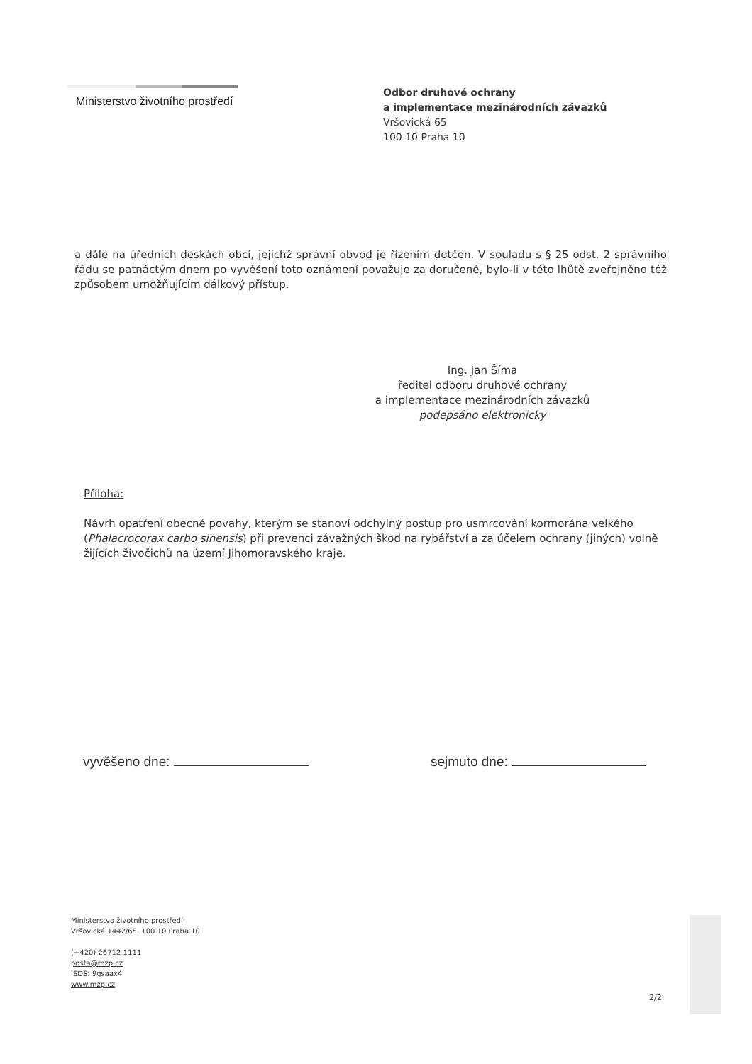Ministerstvo životního prostředí
Odbor druhové ochrany
a implementace mezinárodních závazků
Vršovická 65
100 10 Praha 10
a dále na úředních deskách obcí, jejichž správní obvod je řízením dotčen. V souladu s § 25 odst. 2 správního řádu se patnáctým dnem po vyvěšení toto oznámení považuje za doručené, bylo-li v této lhůtě zveřejněno též způsobem umožňujícím dálkový přístup.
Ing. Jan Šíma
ředitel odboru druhové ochrany
a implementace mezinárodních závazků
podepsáno elektronicky
Příloha:
Návrh opatření obecné povahy, kterým se stanoví odchylný postup pro usmrcování kormorána velkého (Phalacrocorax carbo sinensis) při prevenci závažných škod na rybářství a za účelem ochrany (jiných) volně žijících živočichů na území Jihomoravského kraje.
vyvěšeno dne: sejmuto dne:
Ministerstvo životního prostředí
Vršovická 1442/65, 100 10 Praha 10
(+420) 26712-1111
posta@mzp.cz
ISDS: 9gsaax4
www.mzp.cz
2/2